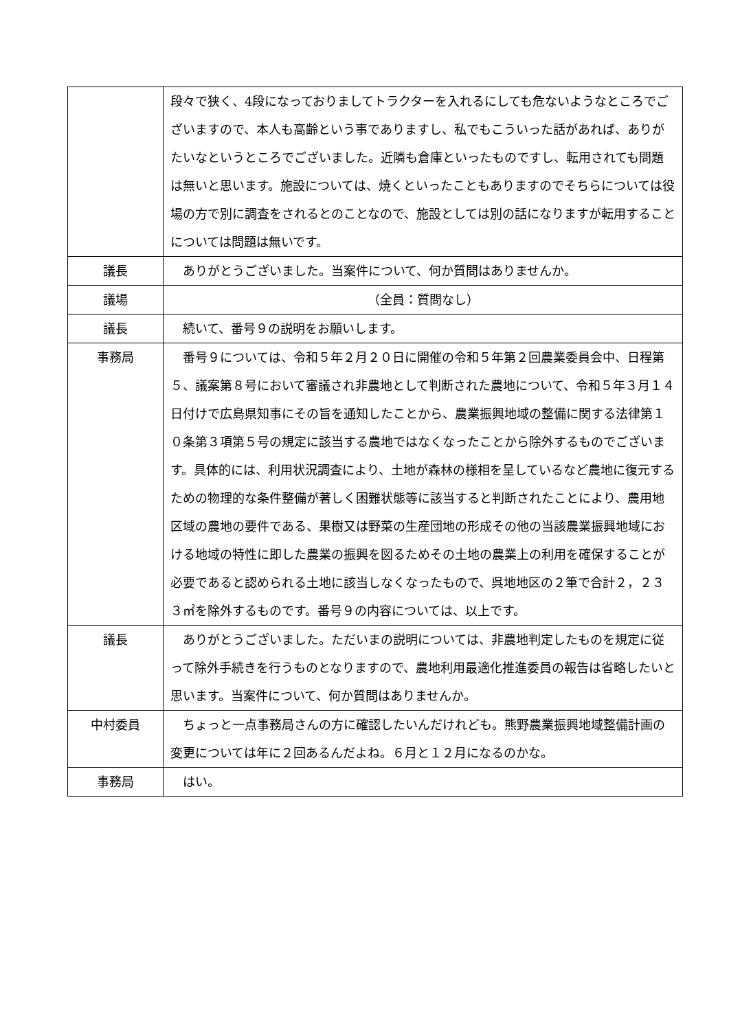| | 段々で狭く、4段になっておりましてトラクターを入れるにしても危ないようなところでございますので、本人も高齢という事でありますし、私でもこういった話があれば、ありがたいなというところでございました。近隣も倉庫といったものですし、転用されても問題は無いと思います。施設については、焼くといったこともありますのでそちらについては役場の方で別に調査をされるとのことなので、施設としては別の話になりますが転用することについては問題は無いです。 |
| 議長 | ありがとうございました。当案件について、何か質問はありませんか。 |
| 議場 | （全員：質問なし） |
| 議長 | 続いて、番号９の説明をお願いします。 |
| 事務局 | 番号９については、令和５年２月２０日に開催の令和５年第２回農業委員会中、日程第５、議案第８号において審議され非農地として判断された農地について、令和５年３月１４日付けで広島県知事にその旨を通知したことから、農業振興地域の整備に関する法律第１０条第３項第５号の規定に該当する農地ではなくなったことから除外するものでございます。具体的には、利用状況調査により、土地が森林の様相を呈しているなど農地に復元するための物理的な条件整備が著しく困難状態等に該当すると判断されたことにより、農用地区域の農地の要件である、果樹又は野菜の生産団地の形成その他の当該農業振興地域における地域の特性に即した農業の振興を図るためその土地の農業上の利用を確保することが必要であると認められる土地に該当しなくなったもので、呉地地区の２筆で合計２，２３３㎡を除外するものです。番号９の内容については、以上です。 |
| 議長 | ありがとうございました。ただいまの説明については、非農地判定したものを規定に従って除外手続きを行うものとなりますので、農地利用最適化推進委員の報告は省略したいと思います。当案件について、何か質問はありませんか。 |
| 中村委員 | ちょっと一点事務局さんの方に確認したいんだけれども。熊野農業振興地域整備計画の変更については年に２回あるんだよね。６月と１２月になるのかな。 |
| 事務局 | はい。 |